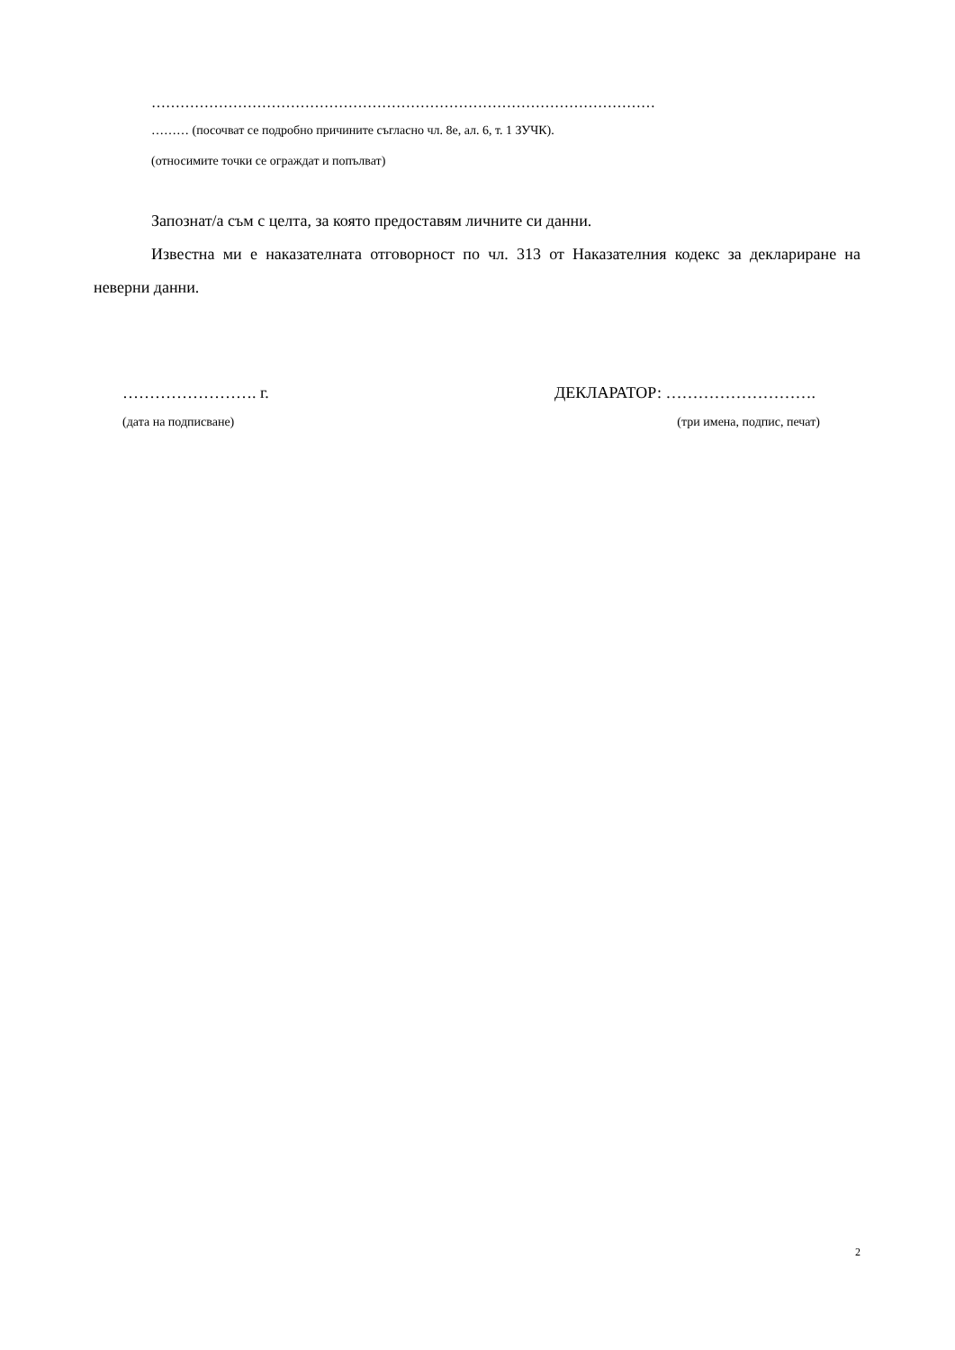……………………………………………………………………………………………
……… (посочват се подробно причините съгласно чл. 8е, ал. 6, т. 1 ЗУЧК).
(относимите точки се ограждат и попълват)
Запознат/а съм с целта, за която предоставям личните си данни.
Известна ми е наказателната отговорност по чл. 313 от Наказателния кодекс за деклариране на неверни данни.
……………………. г. ДЕКЛАРАТОР: ……………………….
(дата на подписване) (три имена, подпис, печат)
2